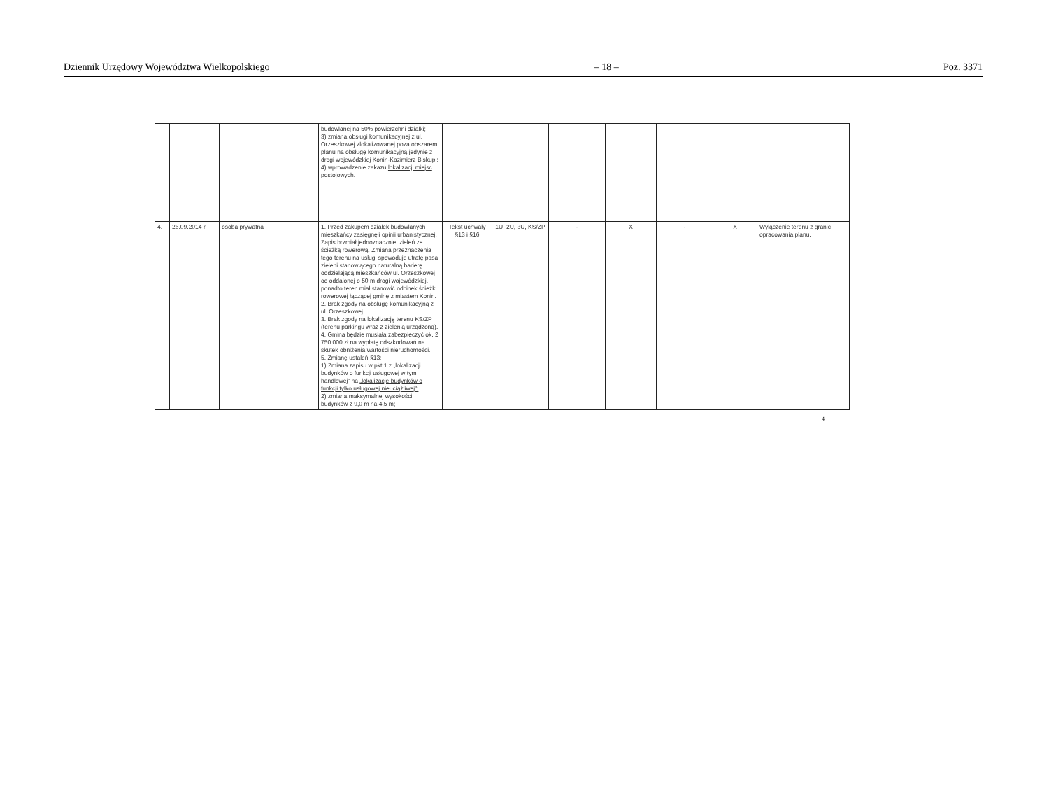Dziennik Urzędowy Województwa Wielkopolskiego – 18 – Poz. 3371
| | | | budowlanej na 50% powierzchni działki; 3) zmiana obsługi komunikacyjnej z ul. Orzeszkowej zlokalizowanej poza obszarem planu na obsługę komunikacyjną jedynie z drogi wojewódzkiej Konin-Kazimierz Biskupi; 4) wprowadzenie zakazu lokalizacji miejsc postojowych. | | | | | | | |
| 4. | 26.09.2014 r. | osoba prywatna | 1. Przed zakupem działek budowlanych mieszkańcy zasięgnęli opinii urbanistycznej. Zapis brzmiał jednoznacznie: zieleń ze ścieżką rowerową. Zmiana przeznaczenia tego terenu na usługi spowoduje utratę pasa zieleni stanowiącego naturalną barierę oddzielającą mieszkańców ul. Orzeszkowej od oddalonej o 50 m drogi wojewódzkiej, ponadto teren miał stanowić odcinek ścieżki rowerowej łączącej gminę z miastem Konin. 2. Brak zgody na obsługę komunikacyjną z ul. Orzeszkowej. 3. Brak zgody na lokalizację terenu KS/ZP (terenu parkingu wraz z zielenią urządzoną). 4. Gmina będzie musiała zabezpieczyć ok. 2 750 000 zł na wypłatę odszkodowań na skutek obniżenia wartości nieruchomości. 5. Zmianę ustaleń §13: 1) Zmiana zapisu w pkt 1 z „lokalizacji budynków o funkcji usługowej w tym handlowej” na „lokalizacje budynków o funkcji tylko usługowej nieuciążliwej”; 2) zmiana maksymalnej wysokości budynków z 9,0 m na 4,5 m; | Tekst uchwały §13 i §16 | 1U, 2U, 3U, KS/ZP | - | X | - | X | Wyłączenie terenu z granic opracowania planu. |
4